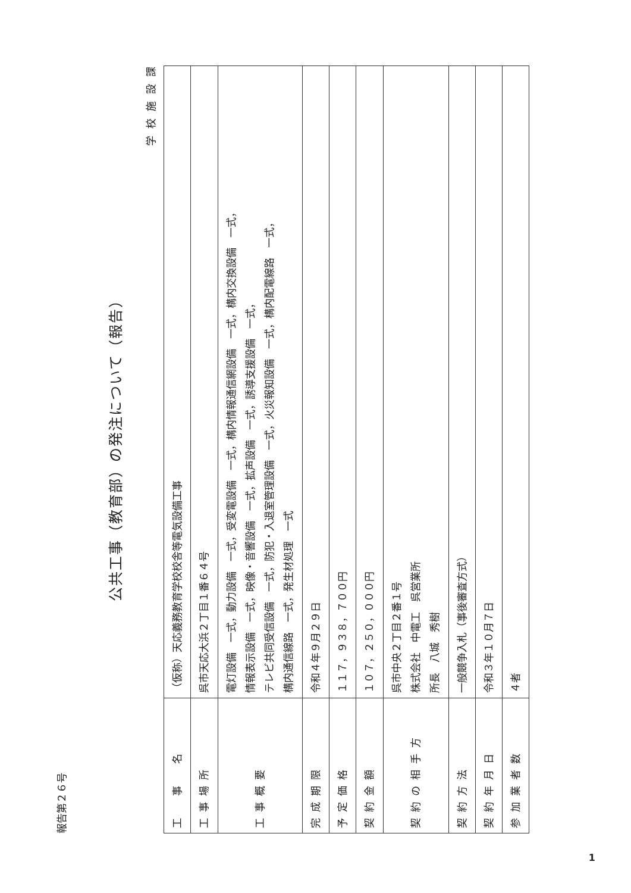報告第２６号
公共工事（教育部）の発注について（報告）
学校施設課
| 工 事 名 | （仮称）天応義務教育学校校舎等電気設備工事 |
| 工事場所 | 呉市天応大浜２丁目１番６４号 |
| 工事概要 | 電灯設備 一式，動力設備 一式，受変電設備 一式，構内情報通信網設備 一式，構内交換設備 一式， 情報表示設備 一式，映像・音響設備 一式，拡声設備 一式，誘導支援設備 一式， テレビ共同受信設備 一式，防犯・入退室管理設備 一式，火災報知設備 一式，構内配電線路 一式， 構内通信線路 一式，発生材処理 一式 |
| 完成期限 | 令和４年９月２９日 |
| 予定価格 | １１７，９３８，７００円 |
| 契約金額 | １０７，２５０，０００円 |
| 契約の相手方 | 呉市中央２丁目２番１号 株式会社 中電工 呉営業所 所長 八城 秀樹 |
| 契約方法 | 一般競争入札（事後審査方式） |
| 契約年月日 | 令和３年１０月７日 |
| 参加業者数 | ４者 |
1